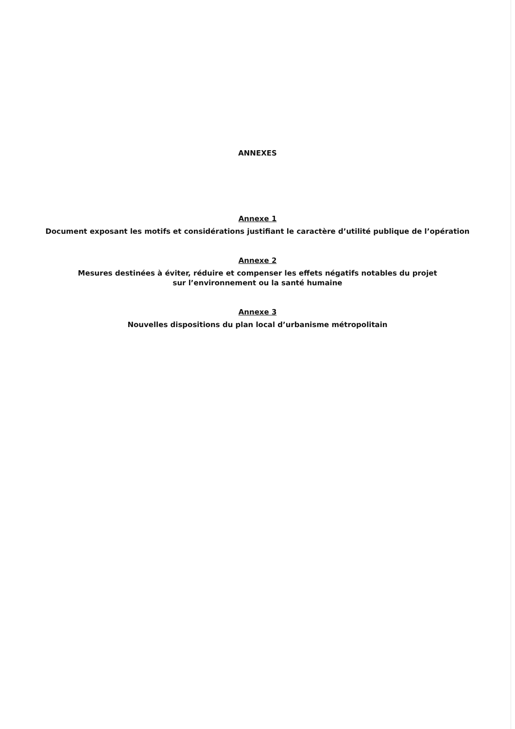ANNEXES
Annexe 1
Document exposant les motifs et considérations justifiant le caractère d’utilité publique de l’opération
Annexe 2
Mesures destinées à éviter, réduire et compenser les effets négatifs notables du projet
sur l’environnement ou la santé humaine
Annexe 3
Nouvelles dispositions du plan local d’urbanisme métropolitain